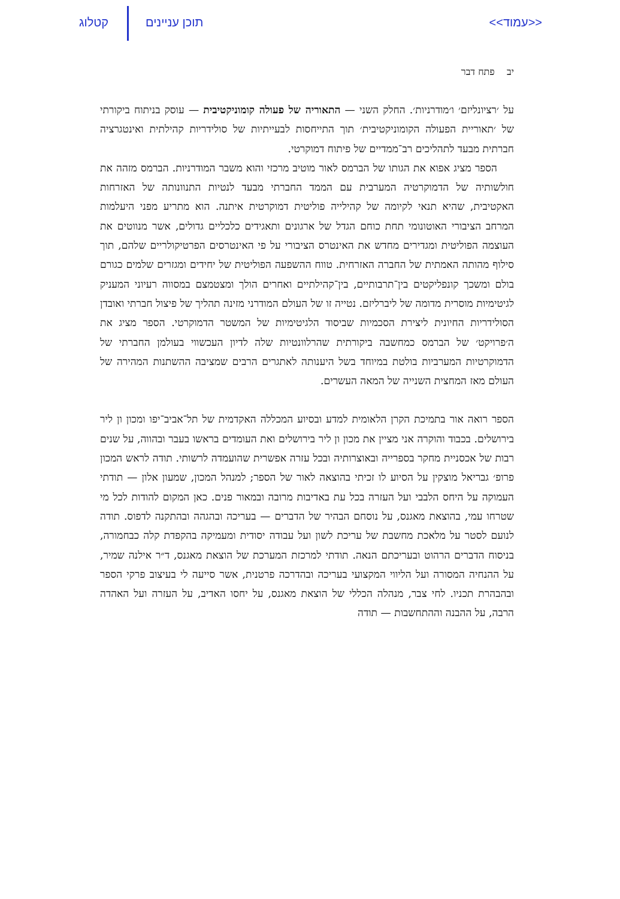<<עמוד>> תוכן עניינים
קטלוג
יב פתח דבר
על ׳רציונליזם׳ ו׳מודרניות׳. החלק השני — התאוריה של פעולה קומוניקטיבית — עוסק בניתוח ביקורתי של ׳תאוריית הפעולה הקומוניקטיבית׳ תוך התייחסות לבעייתיות של סולידריות קהילתית ואינטגרציה חברתית מבעד לתהליכים רב־ממדיים של פיתוח דמוקרטי.
הספר מציג אפוא את הגותו של הברמס לאור מוטיב מרכזי והוא משבר המודרניות. הברמס מזהה את חולשותיה של הדמוקרטיה המערבית עם הממד החברתי מבעד לנטיות התנוונותה של האזרחות האקטיבית, שהיא תנאי לקיומה של קהילייה פוליטית דמוקרטית איתנה. הוא מתריע מפני היעלמות המרחב הציבורי האוטונומי תחת כוחם הגדל של ארגונים ותאגידים כלכליים גדולים, אשר מנווטים את העוצמה הפוליטית ומגדירים מחדש את האינטרס הציבורי על פי האינטרסים הפרטיקולריים שלהם, תוך סילוף מהותה האמתית של החברה האזרחית. טווח ההשפעה הפוליטית של יחידים ומגזרים שלמים כגורם בולם ומשכך קונפליקטים בין־תרבותיים, בין־קהילתיים ואחרים הולך ומצטמצם במסווה רעיוני המעניק לגיטימיות מוסרית מדומה של ליברליזם. נטייה זו של העולם המודרני מזינה תהליך של פיצול חברתי ואובדן הסולידריות החיונית ליצירת הסכמיות שביסוד הלגיטימיות של המשטר הדמוקרטי. הספר מציג את ה׳פרויקט׳ של הברמס כמחשבה ביקורתית שהרלוונטיות שלה לדיון העכשווי בעולמן החברתי של הדמוקרטיות המערביות בולטת במיוחד בשל היענותה לאתגרים הרבים שמציבה ההשתנות המהירה של העולם מאז המחצית השנייה של המאה העשרים.
הספר רואה אור בתמיכת הקרן הלאומית למדע ובסיוע המכללה האקדמית של תל־אביב־יפו ומכון ון ליר בירושלים. בכבוד והוקרה אני מציין את מכון ון ליר בירושלים ואת העומדים בראשו בעבר ובהווה, על שנים רבות של אכסניית מחקר בספרייה ובאוצרותיה ובכל עזרה אפשרית שהועמדה לרשותי. תודה לראש המכון פרופ׳ גבריאל מוצקין על הסיוע לו זכיתי בהוצאה לאור של הספר; למנהל המכון, שמעון אלון — תודתי העמוקה על היחס הלבבי ועל העזרה בכל עת באדיבות מרובה ובמאור פנים. כאן המקום להודות לכל מי שטרחו עמי, בהוצאת מאגנס, על נוסחם הבהיר של הדברים — בעריכה ובהגהה ובהתקנה לדפוס. תודה לנועם לסטר על מלאכת מחשבת של עריכת לשון ועל עבודה יסודית ומעמיקה בהקפדת קלה כבחמורה, בניסוח הדברים הרהוט ובעריכתם הנאה. תודתי למרכזת המערכת של הוצאת מאגנס, ד״ר אילנה שמיר, על ההנחיה המסורה ועל הליווי המקצועי בעריכה ובהדרכה פרטנית, אשר סייעה לי בעיצוב פרקי הספר ובהבהרת תכניו. לחי צבר, מנהלה הכללי של הוצאת מאגנס, על יחסו האדיב, על העזרה ועל האהדה הרבה, על ההבנה וההתחשבות — תודה